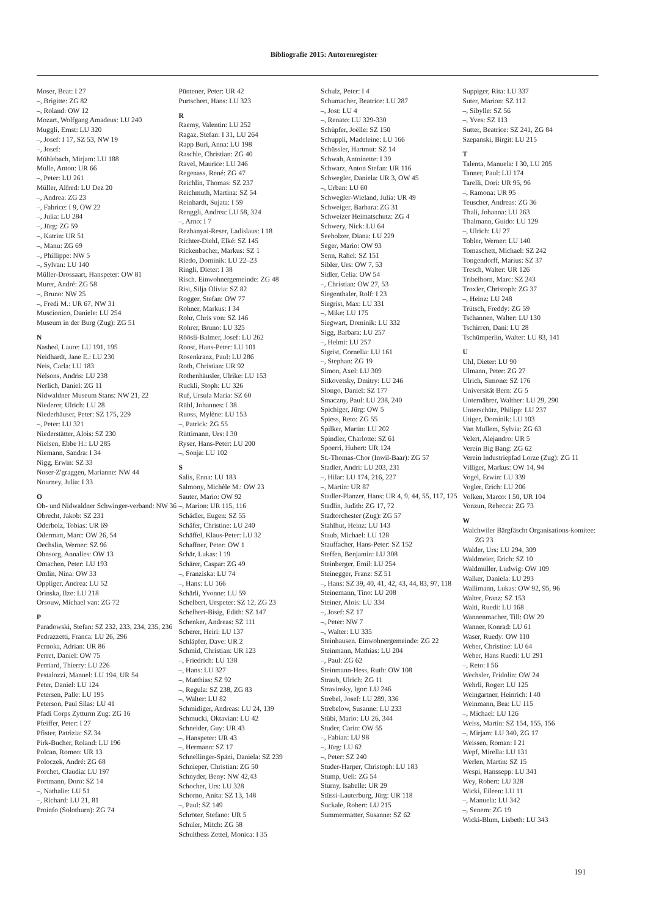Bibliografie 2015: Autorenregister
Moser, Beat: I 27
–, Brigitte: ZG 82
–, Roland: OW 12
Mozart, Wolfgang Amadeus: LU 240
Muggli, Ernst: LU 320
–, Josef: I 17, SZ 53, NW 19
–, Josef:
Mühlebach, Mirjam: LU 188
Mulle, Anton: UR 66
–, Peter: LU 261
Müller, Alfred: LU Dez 20
–, Andrea: ZG 23
–, Fabrice: I 9, OW 22
–, Julia: LU 284
–, Jürg: ZG 59
–, Katrin: UR 51
–, Manu: ZG 69
–, Phillippe: NW 5
–, Sylvan: LU 140
Müller-Drossaart, Hanspeter: OW 81
Murer, André: ZG 58
–, Bruno: NW 25
–, Fredi M.: UR 67, NW 31
Muscionico, Daniele: LU 254
Museum in der Burg (Zug): ZG 51
N
Nashed, Laure: LU 191, 195
Neidhardt, Jane E.: LU 230
Neis, Carla: LU 183
Nelsons, Andris: LU 238
Nerlich, Daniel: ZG 11
Nidwaldner Museum Stans: NW 21, 22
Niederer, Ulrich: LU 28
Niederhäuser, Peter: SZ 175, 229
–, Peter: LU 321
Niederstätter, Alois: SZ 230
Nielsen, Ebbe H.: LU 285
Niemann, Sandra: I 34
Nigg, Erwin: SZ 33
Noser-Z'graggen, Marianne: NW 44
Nourney, Julia: I 33
O
Ob- und Nidwaldner Schwinger-verband: NW 36
Obrecht, Jakob: SZ 231
Oderbolz, Tobias: UR 69
Odermatt, Marc: OW 26, 54
Oechslin, Werner: SZ 96
Ohnsorg, Annalies: OW 13
Omachen, Peter: LU 193
Omlin, Nina: OW 33
Oppliger, Andrea: LU 52
Orinska, Ilze: LU 218
Orsouw, Michael van: ZG 72
P
Paradowski, Stefan: SZ 232, 233, 234, 235, 236
Pedrazzetti, Franca: LU 26, 296
Pernoka, Adrian: UR 86
Perret, Daniel: OW 75
Perriard, Thierry: LU 226
Pestalozzi, Manuel: LU 194, UR 54
Peter, Daniel: LU 124
Petersen, Palle: LU 195
Peterson, Paul Silas: LU 41
Pfadi Corps Zytturm Zug: ZG 16
Pfeiffer, Peter: I 27
Pfister, Patrizia: SZ 34
Pirk-Bucher, Roland: LU 196
Polcan, Romeo: UR 13
Poloczek, André: ZG 68
Porchet, Claudia: LU 197
Portmann, Doro: SZ 14
–, Nathalie: LU 51
–, Richard: LU 21, 81
Proinfo (Solothurn): ZG 74
Püntener, Peter: UR 42
Purtschert, Hans: LU 323
R
Raemy, Valentin: LU 252
Ragaz, Stefan: I 31, LU 264
Rapp Buri, Anna: LU 198
Raschle, Christian: ZG 40
Ravel, Maurice: LU 246
Regenass, René: ZG 47
Reichlin, Thomas: SZ 237
Reichmuth, Martina: SZ 54
Reinhardt, Sujata: I 59
Renggli, Andrea: LU 58, 324
–, Arno: I 7
Rezbanyai-Reser, Ladislaus: I 18
Richter-Diehl, Elké: SZ 145
Rickenbacher, Markus: SZ 1
Riedo, Dominik: LU 22–23
Ringli, Dieter: I 38
Risch. Einwohnergemeinde: ZG 48
Risi, Silja Olivia: SZ 82
Rogger, Stefan: OW 77
Rohner, Markus: I 34
Rohr, Chris von: SZ 146
Rohrer, Bruno: LU 325
Röösli-Balmer, Josef: LU 262
Roost, Hans-Peter: LU 101
Rosenkranz, Paul: LU 286
Roth, Christian: UR 92
Rothenhäusler, Ulrike: LU 153
Ruckli, Stoph: LU 326
Ruf, Ursula Maria: SZ 60
Rühl, Johannes: I 38
Ruoss, Mylène: LU 153
–, Patrick: ZG 55
Rüttimann, Urs: I 30
Ryser, Hans-Peter: LU 200
–, Sonja: LU 102
S
Salis, Enna: LU 183
Salmony, Michèle M.: OW 23
Sauter, Mario: OW 92
–, Marion: UR 115, 116
Schädler, Eugen: SZ 55
Schäfer, Christine: LU 240
Schäffel, Klaus-Peter: LU 32
Schaffner, Peter: OW 1
Schär, Lukas: I 19
Schärer, Caspar: ZG 49
–, Franziska: LU 74
–, Hans: LU 166
Schärli, Yvonne: LU 59
Schelbert, Urspeter: SZ 12, ZG 23
Schelbert-Bisig, Edith: SZ 147
Schenker, Andreas: SZ 111
Scherer, Heiri: LU 137
Schläpfer, Dave: UR 2
Schmid, Christian: UR 123
–, Friedrich: LU 138
–, Hans: LU 327
–, Matthias: SZ 92
–, Regula: SZ 238, ZG 83
–, Walter: LU 82
Schmidiger, Andreas: LU 24, 139
Schmucki, Oktavian: LU 42
Schneider, Guy: UR 43
–, Hanspeter: UR 43
–, Hermann: SZ 17
Schnellinger-Späni, Daniela: SZ 239
Schnieper, Christian: ZG 50
Schnyder, Beny: NW 42,43
Schocher, Urs: LU 328
Schorno, Anita: SZ 13, 148
–, Paul: SZ 149
Schröter, Stefano: UR 5
Schuler, Mitch: ZG 58
Schulthess Zettel, Monica: I 35
Schulz, Peter: I 4
Schumacher, Beatrice: LU 287
–, Jost: LU 4
–, Renato: LU 329-330
Schüpfer, Joëlle: SZ 150
Schuppli, Madeleine: LU 166
Schüssler, Hartmut: SZ 14
Schwab, Antoinette: I 39
Schwarz, Anton Stefan: UR 116
Schwegler, Daniela: UR 3, OW 45
–, Urban: LU 60
Schwegler-Wieland, Julia: UR 49
Schweiger, Barbara: ZG 31
Schweizer Heimatschutz: ZG 4
Schwery, Nick: LU 64
Seeholzer, Diana: LU 229
Seger, Mario: OW 93
Senn, Rahel: SZ 151
Sibler, Urs: OW 7, 53
Sidler, Celia: OW 54
–, Christian: OW 27, 53
Siegenthaler, Rolf: I 23
Siegrist, Max: LU 331
–, Mike: LU 175
Siegwart, Dominik: LU 332
Sigg, Barbara: LU 257
–, Helmi: LU 257
Sigrist, Cornelia: LU 161
–, Stephan: ZG 19
Simon, Axel: LU 309
Sitkovetsky, Dmitry: LU 246
Slongo, Daniel: SZ 177
Smaczny, Paul: LU 238, 240
Spichiger, Jürg: OW 5
Spiess, Reto: ZG 55
Spilker, Martin: LU 202
Spindler, Charlotte: SZ 61
Spoerri, Hubert: UR 124
St.-Thomas-Chor (Inwil-Baar): ZG 57
Stadler, Andri: LU 203, 231
–, Hilar: LU 174, 216, 227
–, Martin: UR 87
Stadler-Planzer, Hans: UR 4, 9, 44, 55, 117, 125
Stadlin, Judith: ZG 17, 72
Stadtorchester (Zug): ZG 57
Stahlhut, Heinz: LU 143
Staub, Michael: LU 128
Stauffacher, Hans-Peter: SZ 152
Steffen, Benjamin: LU 308
Steinberger, Emil: LU 254
Steinegger, Franz: SZ 51
–, Hans: SZ 39, 40, 41, 42, 43, 44, 83, 97, 118
Steinemann, Tino: LU 208
Steiner, Alois: LU 334
–, Josef: SZ 17
–, Peter: NW 7
–, Walter: LU 335
Steinhausen. Einwohnergemeinde: ZG 22
Steinmann, Mathias: LU 204
–, Paul: ZG 62
Steinmann-Hess, Ruth: OW 108
Straub, Ulrich: ZG 11
Stravinsky, Igor: LU 246
Strebel, Josef: LU 289, 336
Strebelow, Susanne: LU 233
Stübi, Mario: LU 26, 344
Studer, Carin: OW 55
–, Fabian: LU 98
–, Jürg: LU 62
–, Peter: SZ 240
Studer-Harper, Christoph: LU 183
Stump, Ueli: ZG 54
Sturny, Isabelle: UR 29
Stüssi-Lauterburg, Jürg: UR 118
Suckale, Robert: LU 215
Summermatter, Susanne: SZ 62
Suppiger, Rita: LU 337
Suter, Marion: SZ 112
–, Sibylle: SZ 56
–, Yves: SZ 113
Sutter, Beatrice: SZ 241, ZG 84
Szepanski, Birgit: LU 215
T
Talenta, Manuela: I 30, LU 205
Tanner, Paul: LU 174
Tarelli, Dori: UR 95, 96
–, Ramona: UR 95
Teuscher, Andreas: ZG 36
Thali, Johanna: LU 263
Thalmann, Guido: LU 129
–, Ulrich: LU 27
Tobler, Werner: LU 140
Tomaschett, Michael: SZ 242
Tongendorff, Marius: SZ 37
Tresch, Walter: UR 126
Tribelhorn, Marc: SZ 243
Troxler, Christoph: ZG 37
–, Heinz: LU 248
Trütsch, Freddy: ZG 59
Tschannen, Walter: LU 130
Tschirren, Dani: LU 28
Tschümperlin, Walter: LU 83, 141
U
Uhl, Dieter: LU 90
Ulmann, Peter: ZG 27
Ulrich, Simone: SZ 176
Universität Bern: ZG 5
Unternährer, Walther: LU 29, 290
Unterschütz, Philipp: LU 237
Utiger, Dominik: LU 103
Van Mullem, Sylvia: ZG 63
Velert, Alejandro: UR 5
Verein Big Bang: ZG 62
Verein Industriepfad Lorze (Zug): ZG 11
Villiger, Markus: OW 14, 94
Vogel, Erwin: LU 339
Vogler, Erich: LU 206
Volken, Marco: I 50, UR 104
Vonzun, Rebecca: ZG 73
W
Walchwiler Bärgfäscht Organisations-komitee: ZG 23
Walder, Urs: LU 294, 309
Waldmeier, Erich: SZ 10
Waldmüller, Ludwig: OW 109
Walker, Daniela: LU 293
Wallimann, Lukas: OW 92, 95, 96
Walter, Franz: SZ 153
Walti, Ruedi: LU 168
Wannenmacher, Till: OW 29
Wanner, Konrad: LU 61
Waser, Ruedy: OW 110
Weber, Christine: LU 64
Weber, Hans Ruedi: LU 291
–, Reto: I 56
Wechsler, Fridolin: OW 24
Wehrli, Roger: LU 125
Weingartner, Heinrich: I 40
Weinmann, Bea: LU 115
–, Michael: LU 126
Weiss, Martin: SZ 154, 155, 156
–, Mirjam: LU 340, ZG 17
Weissen, Roman: I 21
Wepf, Mirella: LU 131
Werlen, Martin: SZ 15
Wespi, Hanssepp: LU 341
Wey, Robert: LU 328
Wicki, Eileen: LU 11
–, Manuela: LU 342
–, Senem: ZG 19
Wicki-Blum, Lisbeth: LU 343
191